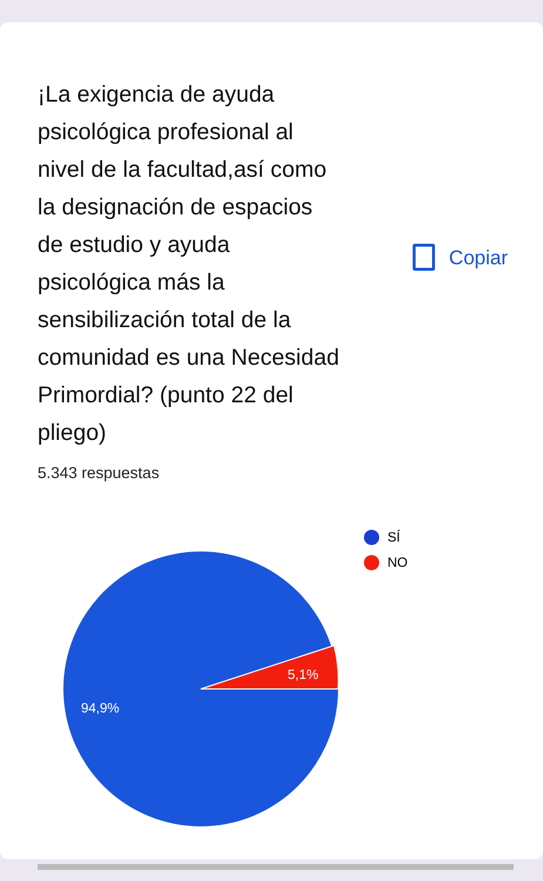¡La exigencia de ayuda psicológica profesional al nivel de la facultad,así como la designación de espacios de estudio y ayuda psicológica más la sensibilización total de la comunidad es una Necesidad Primordial? (punto 22 del pliego)
Copiar
5.343 respuestas
5,1%
94,9%
SÍ
NO